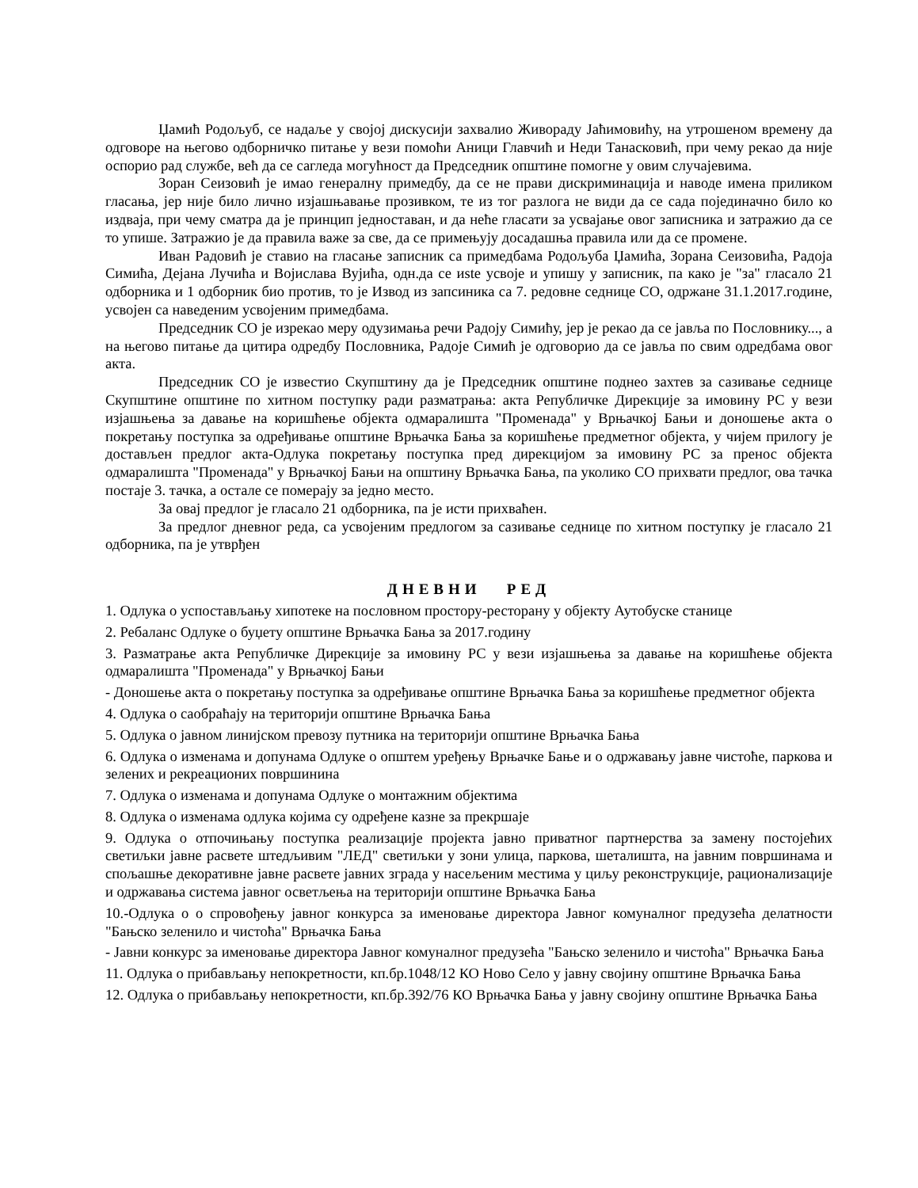Џамић Родољуб, се надаље у својој дискусији захвалио Живораду Јаћимовићу, на утрошеном времену да одговоре на његово одборничко питање у вези помоћи Аници Главчић и Неди Танасковић, при чему рекао да није оспорио рад службе, већ да се сагледа могућност да Председник општине помогне у овим случајевима.
Зоран Сеизовић је имао генералну примедбу, да се не прави дискриминација и наводе имена приликом гласања, јер није било лично изјашњавање прозивком, те из тог разлога не види да се сада појединачно било ко издваја, при чему сматра да је принцип једноставан, и да неће гласати за усвајање овог записника и затражио да се то упише. Затражио је да правила важе за све, да се примењују досадашња правила или да се промене.
Иван Радовић је ставио на гласање записник са примедбама Родољуба Џамића, Зорана Сеизовића, Радоја Симића, Дејана Лучића и Војислава Вујића, одн.да се иste усвоје и упишу у записник, па како је "за" гласало 21 одборника и 1 одборник био против, то је Извод из запсиника са 7. редовне седнице СО, одржане 31.1.2017.године, усвојен са наведеним усвојеним примедбама.
Председник СО је изрекао меру одузимања речи Радоју Симићу, јер је рекао да се јавља по Пословнику..., а на његово питање да цитира одредбу Пословника, Радоје Симић је одговорио да се јавља по свим одредбама овог акта.
Председник СО је известио Скупштину да је Председник општине поднео захтев за сазивање седнице Скупштине општине по хитном поступку ради разматрања: акта Републичке Дирекције за имовину РС у вези изјашњења за давање на коришћење објекта одмаралишта "Променада" у Врњачкој Бањи и доношење акта о покретању поступка за одређивање општине Врњачка Бања за коришћење предметног објекта, у чијем прилогу је достављен предлог акта-Одлука покретању поступка пред дирекцијом за имовину РС за пренос објекта одмаралишта "Променада" у Врњачкој Бањи на општину Врњачка Бања, па уколико СО прихвати предлог, ова тачка постаје 3. тачка, а остале се померају за једно место.
За овај предлог је гласало 21 одборника, па је исти прихваћен.
За предлог дневног реда, са усвојеним предлогом за сазивање седнице по хитном поступку је гласало 21 одборника, па је утврђен
ДНЕВНИ РЕД
1. Одлука о успостављању хипотеке на пословном простору-ресторану у објекту Аутобуске станице
2. Ребаланс Одлуке о буџету општине Врњачка Бања за 2017.годину
3. Разматрање акта Републичке Дирекције за имовину РС у вези изјашњења за давање на коришћење објекта одмаралишта "Променада" у Врњачкој Бањи
- Доношење акта о покретању поступка за одређивање општине Врњачка Бања за коришћење предметног објекта
4. Одлука о саобраћају на територији општине Врњачка Бања
5. Одлука о јавном линијском превозу путника на територији општине Врњачка Бања
6. Одлука о изменама и допунама Одлуке о општем уређењу Врњачке Бање и о одржавању јавне чистоће, паркова и зелених и рекреационих површинина
7. Одлука о изменама и допунама Одлуке о монтажним објектима
8. Одлука о изменама одлука којима су одређене казне за прекршаје
9. Одлука о отпочињању поступка реализације пројекта јавно приватног партнерства за замену постојећих светиљки јавне расвете штедљивим "ЛЕД" светиљки у зони улица, паркова, шеталишта, на јавним површинама и спољашње декоративне јавне расвете јавних зграда у насељеним местима у циљу реконструкције, рационализације и одржавања система јавног осветљења на територији општине Врњачка Бања
10.-Одлука о о спровођењу јавног конкурса за именовање директора Јавног комуналног предузећа делатности "Бањско зеленило и чистоћа" Врњачка Бања
- Јавни конкурс за именовање директора Јавног комуналног предузећа "Бањско зеленило и чистоћа" Врњачка Бања
11. Одлука о прибављању непокретности, кп.бр.1048/12 КО Ново Село у јавну својину општине Врњачка Бања
12. Одлука о прибављању непокретности, кп.бр.392/76 КО Врњачка Бања у јавну својину општине Врњачка Бања